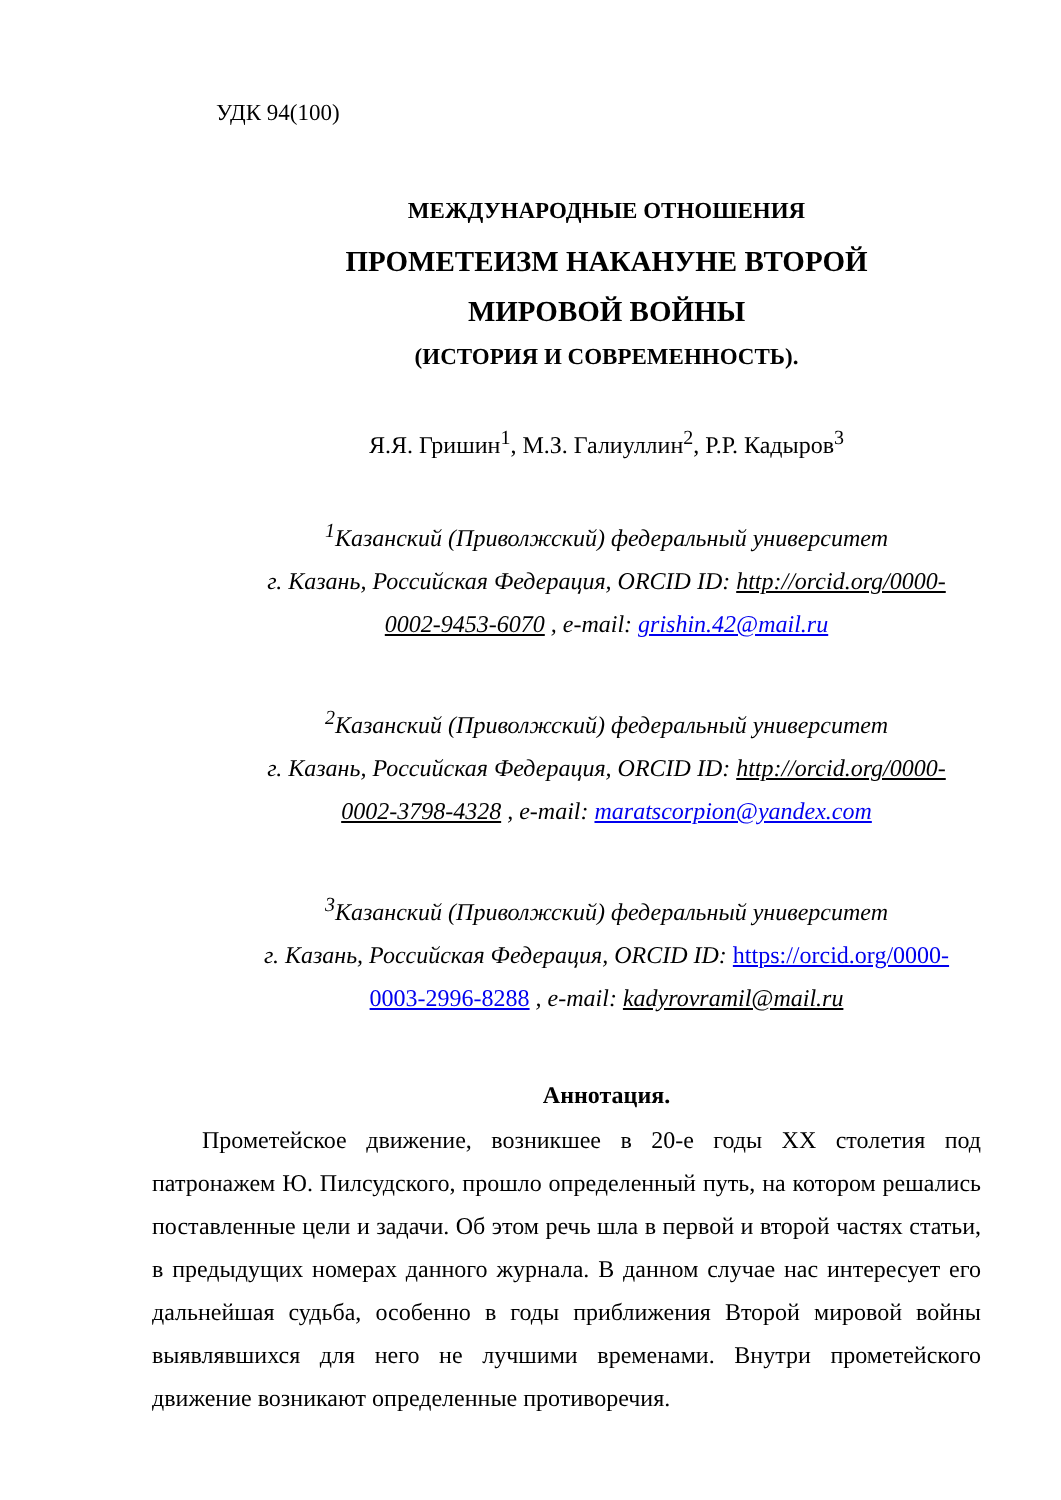УДК 94(100)
МЕЖДУНАРОДНЫЕ ОТНОШЕНИЯ
ПРОМЕТЕИЗМ НАКАНУНЕ ВТОРОЙ
МИРОВОЙ ВОЙНЫ
(ИСТОРИЯ И СОВРЕМЕННОСТЬ).
Я.Я. Гришин<sup>1</sup>, М.З. Галиуллин<sup>2</sup>, Р.Р. Кадыров<sup>3</sup>
<sup>1</sup> Казанский (Приволжский) федеральный университет
г. Казань, Российская Федерация, ORCID ID: http://orcid.org/0000-
0002-9453-6070 , e-mail: grishin.42@mail.ru
<sup>2</sup> Казанский (Приволжский) федеральный университет
г. Казань, Российская Федерация, ORCID ID: http://orcid.org/0000-
0002-3798-4328 , e-mail: maratscorpion@yandex.com
<sup>3</sup> Казанский (Приволжский) федеральный университет
г. Казань, Российская Федерация, ORCID ID: https://orcid.org/0000-
0003-2996-8288 , e-mail: kadyrovramil@mail.ru
Аннотация.
Прометейское движение, возникшее в 20-е годы XX столетия под патронажем Ю. Пилсудского, прошло определенный путь, на котором решались поставленные цели и задачи. Об этом речь шла в первой и второй частях статьи, в предыдущих номерах данного журнала. В данном случае нас интересует его дальнейшая судьба, особенно в годы приближения Второй мировой войны выявлявшихся для него не лучшими временами. Внутри прометейского движение возникают определенные противоречия.